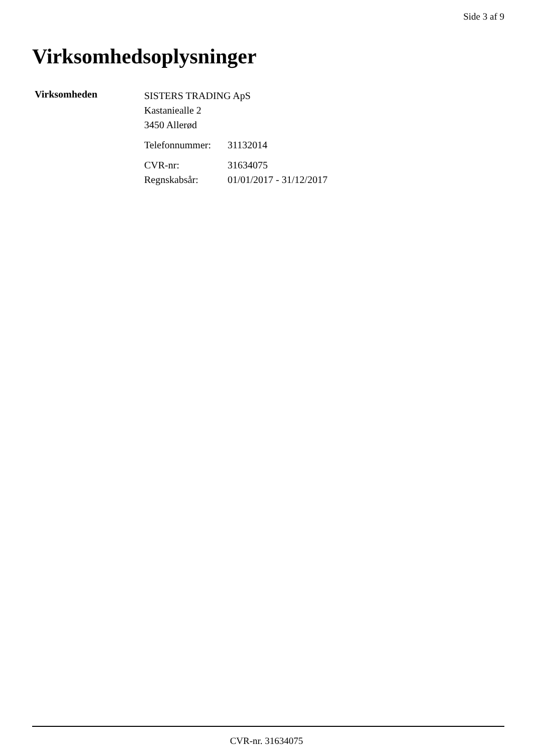Side 3 af 9
Virksomhedsoplysninger
Virksomheden
SISTERS TRADING ApS
Kastaniealle 2
3450 Allerød
Telefonnummer: 31132014
CVR-nr: 31634075
Regnskabsår: 01/01/2017 - 31/12/2017
CVR-nr. 31634075